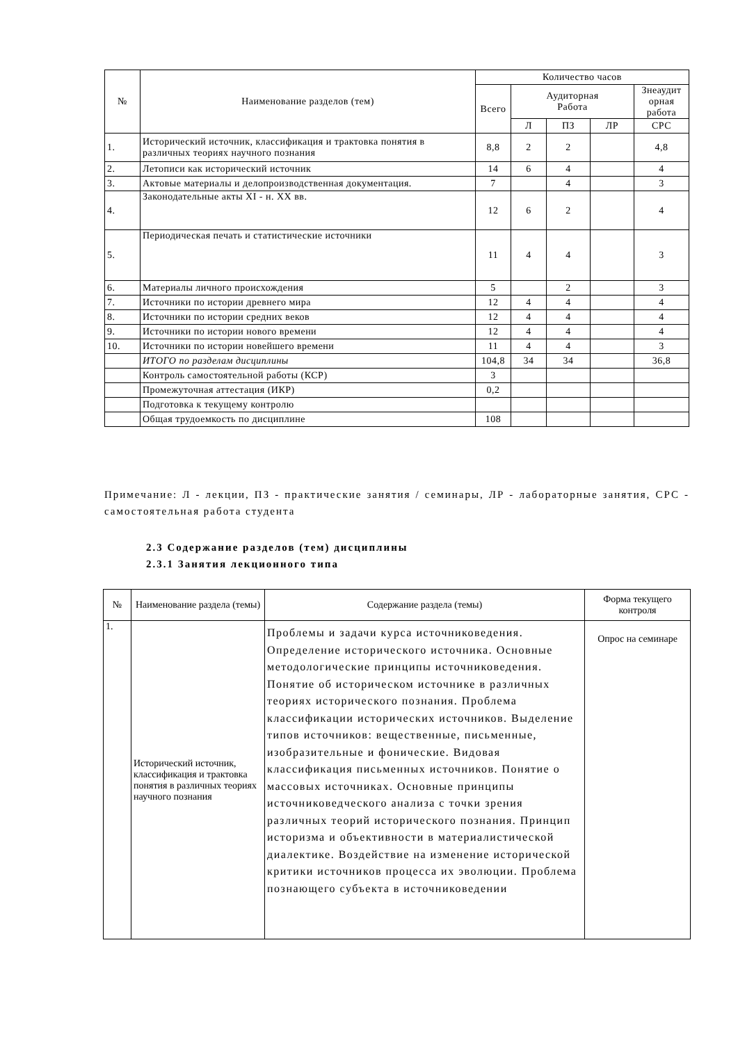| № | Наименование разделов (тем) | Количество часов | | | | |
| --- | --- | --- | --- | --- | --- | --- |
| | | Всего | Аудиторная Работа | | | Знеаудит орная работа |
| | | | Л | ПЗ | ЛР | СРС |
| 1. | Исторический источник, классификация и трактовка понятия в различных теориях научного познания | 8,8 | 2 | 2 | | 4,8 |
| 2. | Летописи как исторический источник | 14 | 6 | 4 | | 4 |
| 3. | Актовые материалы и делопроизводственная документация. | 7 | | 4 | | 3 |
| 4. | Законодательные акты XI - н. XX вв. | 12 | 6 | 2 | | 4 |
| 5. | Периодическая печать и статистические источники | 11 | 4 | 4 | | 3 |
| 6. | Материалы личного происхождения | 5 | | 2 | | 3 |
| 7. | Источники по истории древнего мира | 12 | 4 | 4 | | 4 |
| 8. | Источники по истории средних веков | 12 | 4 | 4 | | 4 |
| 9. | Источники по истории нового времени | 12 | 4 | 4 | | 4 |
| 10. | Источники по истории новейшего времени | 11 | 4 | 4 | | 3 |
| | ИТОГО по разделам дисциплины | 104,8 | 34 | 34 | | 36,8 |
| | Контроль самостоятельной работы (КСР) | 3 | | | | |
| | Промежуточная аттестация (ИКР) | 0,2 | | | | |
| | Подготовка к текущему контролю | | | | | |
| | Общая трудоемкость по дисциплине | 108 | | | | |
Примечание: Л - лекции, ПЗ - практические занятия / семинары, ЛР - лабораторные занятия, СРС - самостоятельная работа студента
2.3 Содержание разделов (тем) дисциплины
2.3.1 Занятия лекционного типа
| № | Наименование раздела (темы) | Содержание раздела (темы) | Форма текущего контроля |
| --- | --- | --- | --- |
| 1. | Исторический источник, классификация и трактовка понятия в различных теориях научного познания | Проблемы и задачи курса источниковедения. Определение исторического источника. Основные методологические принципы источниковедения. Понятие об историческом источнике в различных теориях исторического познания. Проблема классификации исторических источников. Выделение типов источников: вещественные, письменные, изобразительные и фонические. Видовая классификация письменных источников. Понятие о массовых источниках. Основные принципы источниковедческого анализа с точки зрения различных теорий исторического познания. Принцип историзма и объективности в материалистической диалектике. Воздействие на изменение исторической критики источников процесса их эволюции. Проблема познающего субъекта в источниковедении | Опрос на семинаре |